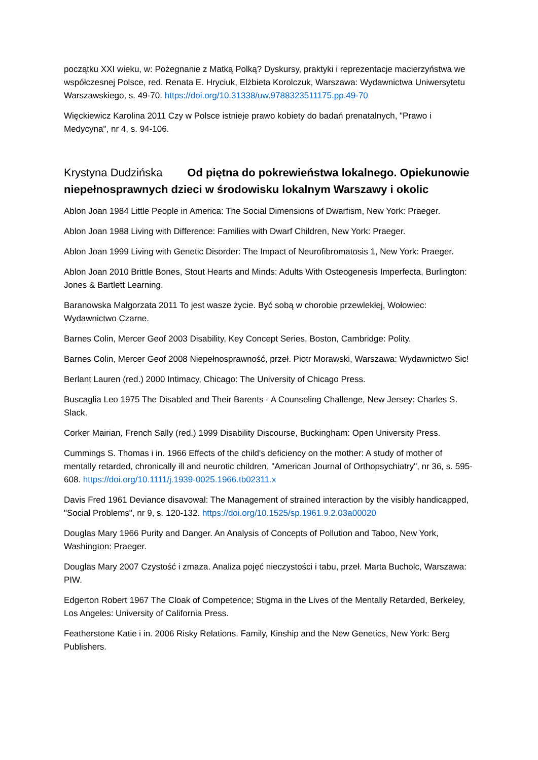początku XXI wieku, w: Pożegnanie z Matką Polką? Dyskursy, praktyki i reprezentacje macierzyństwa we współczesnej Polsce, red. Renata E. Hryciuk, Elżbieta Korolczuk, Warszawa: Wydawnictwa Uniwersytetu Warszawskiego, s. 49-70. https://doi.org/10.31338/uw.9788323511175.pp.49-70
Więckiewicz Karolina 2011 Czy w Polsce istnieje prawo kobiety do badań prenatalnych, "Prawo i Medycyna", nr 4, s. 94-106.
Krystyna Dudzińska Od piętna do pokrewieństwa lokalnego. Opiekunowie niepełnosprawnych dzieci w środowisku lokalnym Warszawy i okolic
Ablon Joan 1984 Little People in America: The Social Dimensions of Dwarfism, New York: Praeger.
Ablon Joan 1988 Living with Difference: Families with Dwarf Children, New York: Praeger.
Ablon Joan 1999 Living with Genetic Disorder: The Impact of Neurofibromatosis 1, New York: Praeger.
Ablon Joan 2010 Brittle Bones, Stout Hearts and Minds: Adults With Osteogenesis Imperfecta, Burlington: Jones & Bartlett Learning.
Baranowska Małgorzata 2011 To jest wasze życie. Być sobą w chorobie przewlekłej, Wołowiec: Wydawnictwo Czarne.
Barnes Colin, Mercer Geof 2003 Disability, Key Concept Series, Boston, Cambridge: Polity.
Barnes Colin, Mercer Geof 2008 Niepełnosprawność, przeł. Piotr Morawski, Warszawa: Wydawnictwo Sic!
Berlant Lauren (red.) 2000 Intimacy, Chicago: The University of Chicago Press.
Buscaglia Leo 1975 The Disabled and Their Barents - A Counseling Challenge, New Jersey: Charles S. Slack.
Corker Mairian, French Sally (red.) 1999 Disability Discourse, Buckingham: Open University Press.
Cummings S. Thomas i in. 1966 Effects of the child's deficiency on the mother: A study of mother of mentally retarded, chronically ill and neurotic children, "American Journal of Orthopsychiatry", nr 36, s. 595-608. https://doi.org/10.1111/j.1939-0025.1966.tb02311.x
Davis Fred 1961 Deviance disavowal: The Management of strained interaction by the visibly handicapped, "Social Problems", nr 9, s. 120-132. https://doi.org/10.1525/sp.1961.9.2.03a00020
Douglas Mary 1966 Purity and Danger. An Analysis of Concepts of Pollution and Taboo, New York, Washington: Praeger.
Douglas Mary 2007 Czystość i zmaza. Analiza pojęć nieczystości i tabu, przeł. Marta Bucholc, Warszawa: PIW.
Edgerton Robert 1967 The Cloak of Competence; Stigma in the Lives of the Mentally Retarded, Berkeley, Los Angeles: University of California Press.
Featherstone Katie i in. 2006 Risky Relations. Family, Kinship and the New Genetics, New York: Berg Publishers.